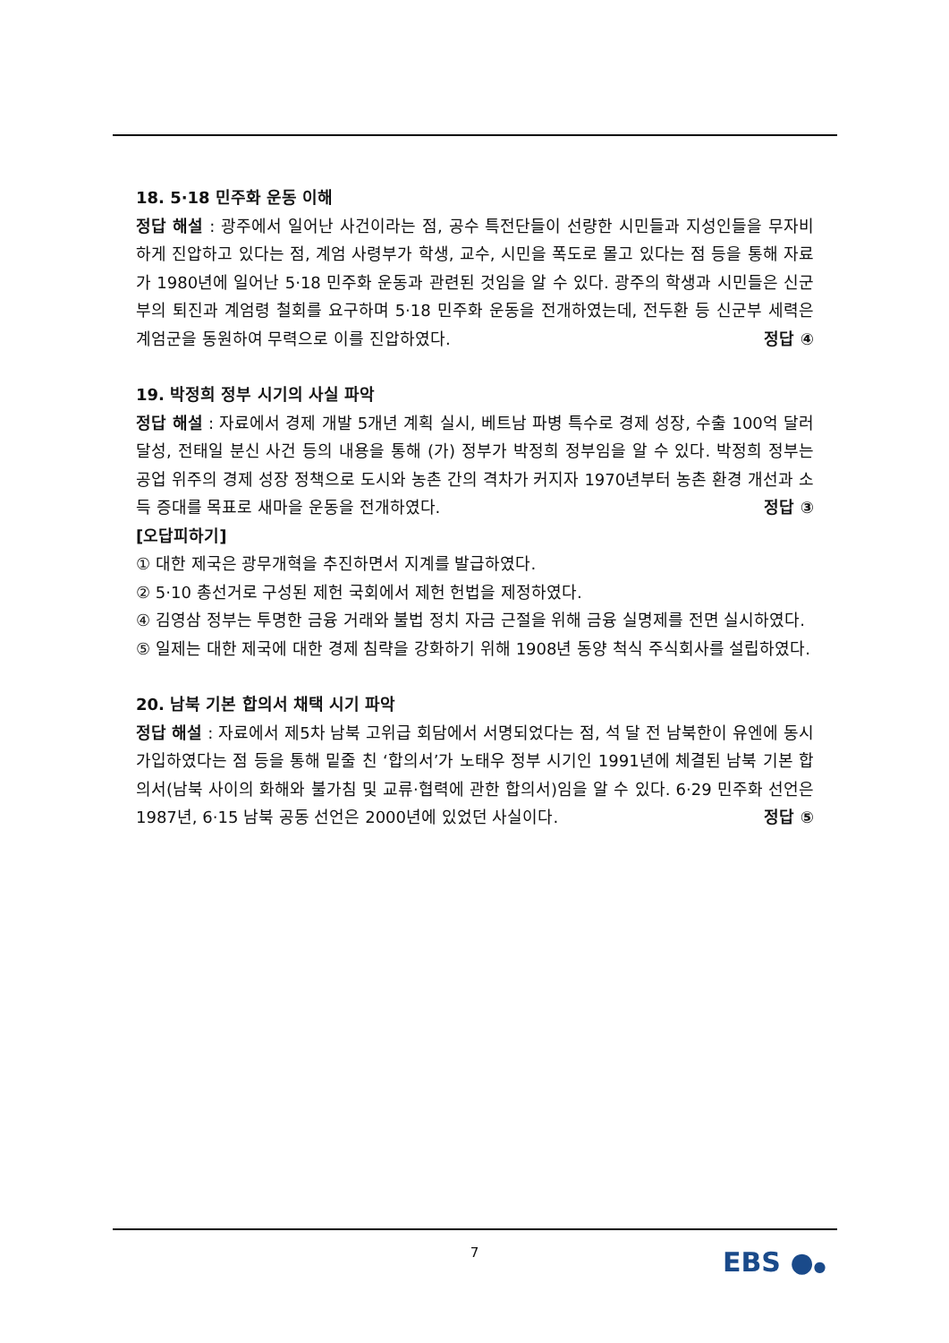18. 5·18 민주화 운동 이해
정답 해설 : 광주에서 일어난 사건이라는 점, 공수 특전단들이 선량한 시민들과 지성인들을 무자비하게 진압하고 있다는 점, 계엄 사령부가 학생, 교수, 시민을 폭도로 몰고 있다는 점 등을 통해 자료가 1980년에 일어난 5·18 민주화 운동과 관련된 것임을 알 수 있다. 광주의 학생과 시민들은 신군부의 퇴진과 계엄령 철회를 요구하며 5·18 민주화 운동을 전개하였는데, 전두환 등 신군부 세력은 계엄군을 동원하여 무력으로 이를 진압하였다. 정답 ④
19. 박정희 정부 시기의 사실 파악
정답 해설 : 자료에서 경제 개발 5개년 계획 실시, 베트남 파병 특수로 경제 성장, 수출 100억 달러 달성, 전태일 분신 사건 등의 내용을 통해 (가) 정부가 박정희 정부임을 알 수 있다. 박정희 정부는 공업 위주의 경제 성장 정책으로 도시와 농촌 간의 격차가 커지자 1970년부터 농촌 환경 개선과 소득 증대를 목표로 새마을 운동을 전개하였다. 정답 ③
[오답피하기]
① 대한 제국은 광무개혁을 추진하면서 지계를 발급하였다.
② 5·10 총선거로 구성된 제헌 국회에서 제헌 헌법을 제정하였다.
④ 김영삼 정부는 투명한 금융 거래와 불법 정치 자금 근절을 위해 금융 실명제를 전면 실시하였다.
⑤ 일제는 대한 제국에 대한 경제 침략을 강화하기 위해 1908년 동양 척식 주식회사를 설립하였다.
20. 남북 기본 합의서 채택 시기 파악
정답 해설 : 자료에서 제5차 남북 고위급 회담에서 서명되었다는 점, 석 달 전 남북한이 유엔에 동시 가입하였다는 점 등을 통해 밑줄 친 ‘합의서’가 노태우 정부 시기인 1991년에 체결된 남북 기본 합의서(남북 사이의 화해와 불가침 및 교류·협력에 관한 합의서)임을 알 수 있다. 6·29 민주화 선언은 1987년, 6·15 남북 공동 선언은 2000년에 있었던 사실이다. 정답 ⑤
7 EBS ●●